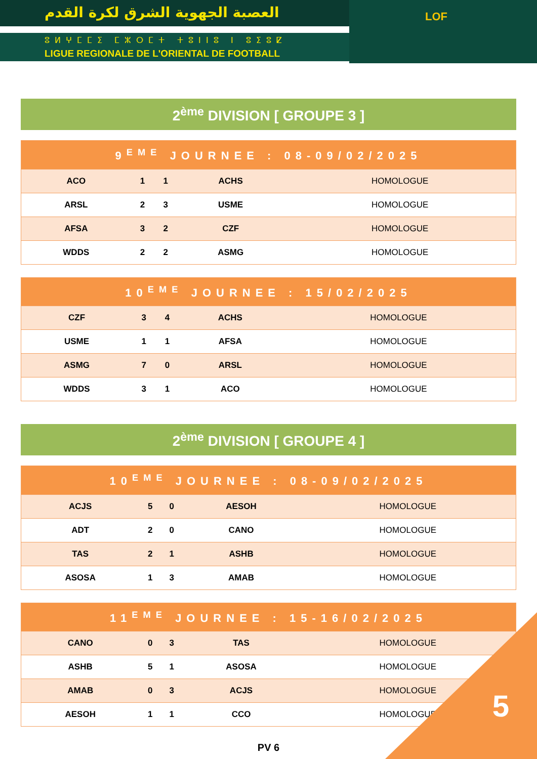العصبة الجهوية الشرق لكرة القدم
ⵓⵍⵖⵎⵎⵉ ⵎⵣⵔⵎⵜ ⵜⵓⵏⵏⵓ ⵏ ⵓⵉⵓⵇ
LIGUE REGIONALE DE L'ORIENTAL DE FOOTBALL
LOF
2<sup>ème</sup> DIVISION [ GROUPE 3 ]
| 9<sup>EME</sup> JOURNEE : 08-09/02/2025 | | | | |
| --- | --- | --- | --- | --- |
| ACO | 1 | 1 | ACHS | HOMOLOGUE |
| ARSL | 2 | 3 | USME | HOMOLOGUE |
| AFSA | 3 | 2 | CZF | HOMOLOGUE |
| WDDS | 2 | 2 | ASMG | HOMOLOGUE |
| 10<sup>EME</sup> JOURNEE : 15/02/2025 | | | | |
| --- | --- | --- | --- | --- |
| CZF | 3 | 4 | ACHS | HOMOLOGUE |
| USME | 1 | 1 | AFSA | HOMOLOGUE |
| ASMG | 7 | 0 | ARSL | HOMOLOGUE |
| WDDS | 3 | 1 | ACO | HOMOLOGUE |
2<sup>ème</sup> DIVISION [ GROUPE 4 ]
| 10<sup>EME</sup> JOURNEE : 08-09/02/2025 | | | | |
| --- | --- | --- | --- | --- |
| ACJS | 5 | 0 | AESOH | HOMOLOGUE |
| ADT | 2 | 0 | CANO | HOMOLOGUE |
| TAS | 2 | 1 | ASHB | HOMOLOGUE |
| ASOSA | 1 | 3 | AMAB | HOMOLOGUE |
| 11<sup>EME</sup> JOURNEE : 15-16/02/2025 | | | | |
| --- | --- | --- | --- | --- |
| CANO | 0 | 3 | TAS | HOMOLOGUE |
| ASHB | 5 | 1 | ASOSA | HOMOLOGUE |
| AMAB | 0 | 3 | ACJS | HOMOLOGUE |
| AESOH | 1 | 1 | CCO | HOMOLOGUE |
PV 6
5